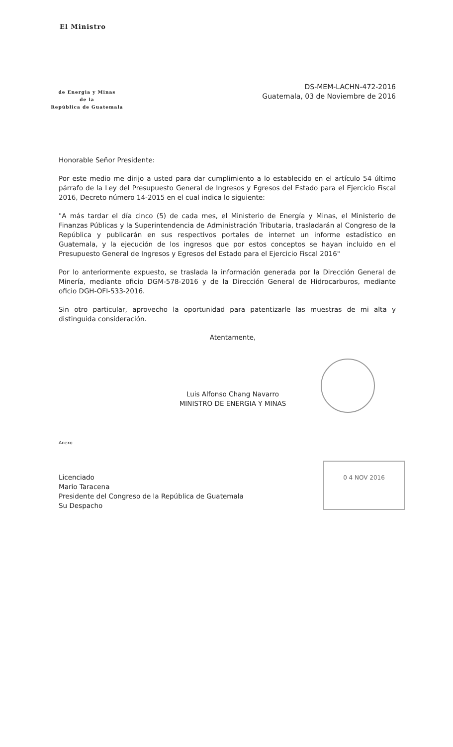El Ministro
de Energia y Minas
de la
República de Guatemala
DS-MEM-LACHN-472-2016
Guatemala, 03 de Noviembre de 2016
Honorable Señor Presidente:
Por este medio me dirijo a usted para dar cumplimiento a lo establecido en el artículo 54 último párrafo de la Ley del Presupuesto General de Ingresos y Egresos del Estado para el Ejercicio Fiscal 2016, Decreto número 14-2015 en el cual indica lo siguiente:
"A más tardar el día cinco (5) de cada mes, el Ministerio de Energía y Minas, el Ministerio de Finanzas Públicas y la Superintendencia de Administración Tributaria, trasladarán al Congreso de la República y publicarán en sus respectivos portales de internet un informe estadístico en Guatemala, y la ejecución de los ingresos que por estos conceptos se hayan incluido en el Presupuesto General de Ingresos y Egresos del Estado para el Ejercicio Fiscal 2016"
Por lo anteriormente expuesto, se traslada la información generada por la Dirección General de Minería, mediante oficio DGM-578-2016 y de la Dirección General de Hidrocarburos, mediante oficio DGH-OFI-533-2016.
Sin otro particular, aprovecho la oportunidad para patentizarle las muestras de mi alta y distinguida consideración.
Atentamente,
Luis Alfonso Chang Navarro
MINISTRO DE ENERGIA Y MINAS
Anexo
Licenciado
Mario Taracena
Presidente del Congreso de la República de Guatemala
Su Despacho
0 4 NOV 2016